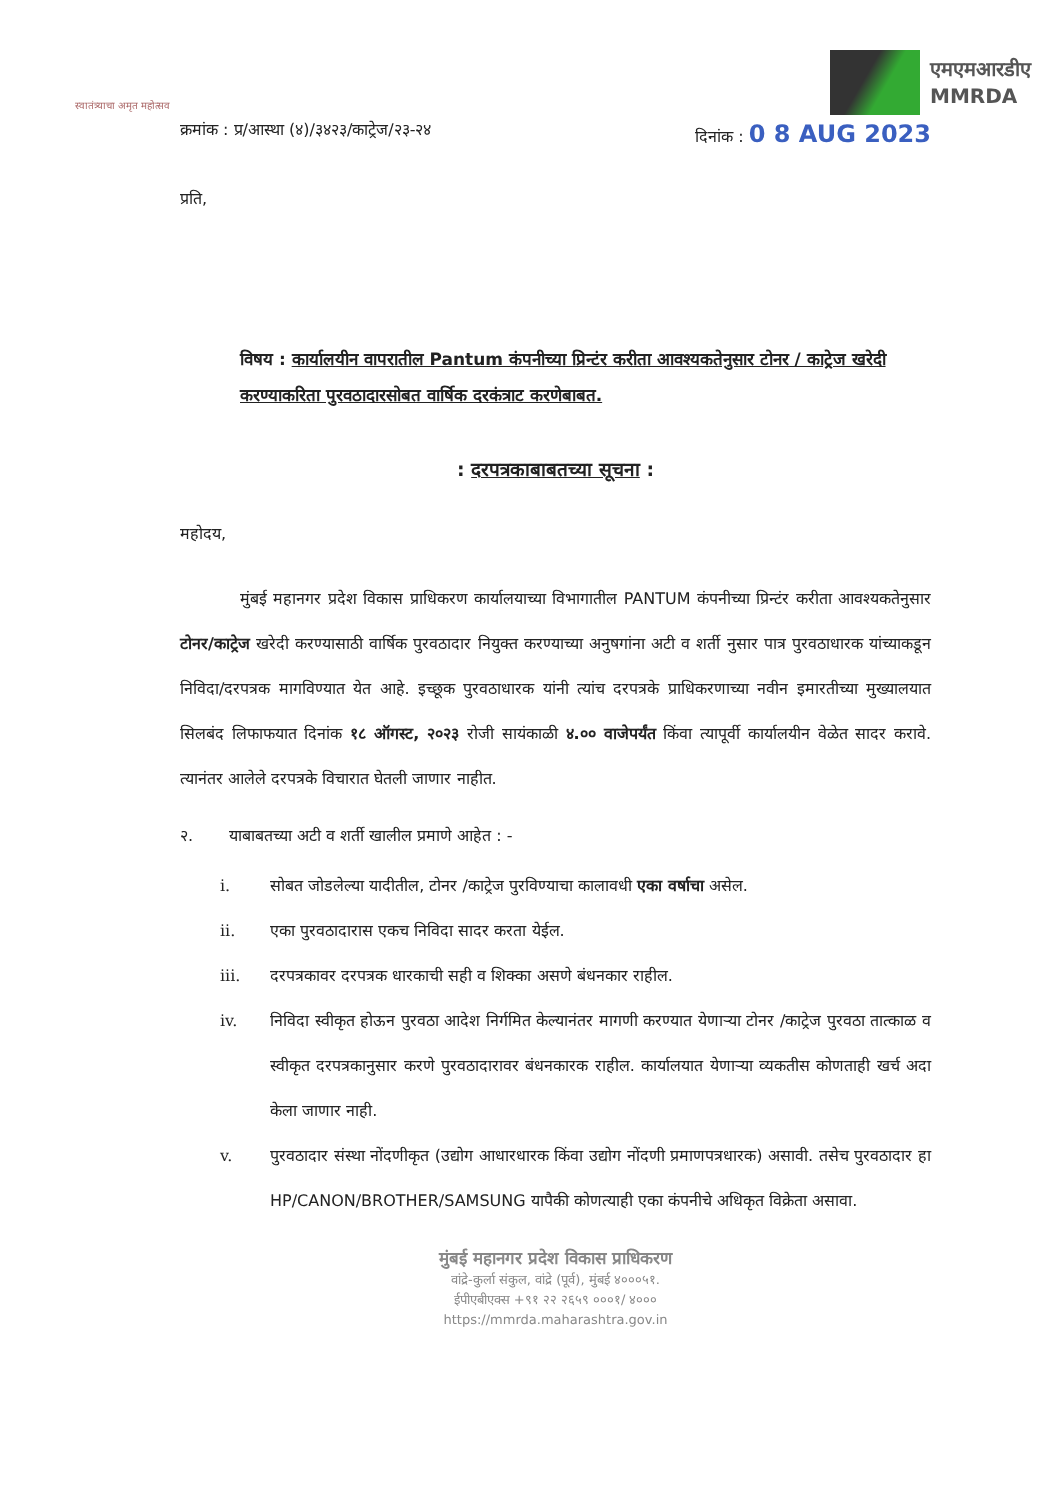स्वातंत्र्याचा अमृत महोत्सव
एमएमआरडीए
MMRDA
क्रमांक : प्र/आस्था (४)/३४२३/काट्रेज/२३-२४
दिनांक : 0 8 AUG 2023
प्रति,
विषय : कार्यालयीन वापरातील Pantum कंपनीच्या प्रिन्टंर करीता आवश्यकतेनुसार टोनर / काट्रेज खरेदी करण्याकरिता पुरवठादारसोबत वार्षिक दरकंत्राट करणेबाबत.
: दरपत्रकाबाबतच्या सूचना :
महोदय,
मुंबई महानगर प्रदेश विकास प्राधिकरण कार्यालयाच्या विभागातील PANTUM कंपनीच्या प्रिन्टंर करीता आवश्यकतेनुसार टोनर/काट्रेज खरेदी करण्यासाठी वार्षिक पुरवठादार नियुक्त करण्याच्या अनुषगांना अटी व शर्ती नुसार पात्र पुरवठाधारक यांच्याकडून निविदा/दरपत्रक मागविण्यात येत आहे. इच्छूक पुरवठाधारक यांनी त्यांच दरपत्रके प्राधिकरणाच्या नवीन इमारतीच्या मुख्यालयात सिलबंद लिफाफयात दिनांक १८ ऑगस्ट, २०२३ रोजी सायंकाळी ४.०० वाजेपर्यंत किंवा त्यापूर्वी कार्यालयीन वेळेत सादर करावे. त्यानंतर आलेले दरपत्रके विचारात घेतली जाणार नाहीत.
२. याबाबतच्या अटी व शर्ती खालील प्रमाणे आहेत : -
i. सोबत जोडलेल्या यादीतील, टोनर /काट्रेज पुरविण्याचा कालावधी एका वर्षाचा असेल.
ii. एका पुरवठादारास एकच निविदा सादर करता येईल.
iii. दरपत्रकावर दरपत्रक धारकाची सही व शिक्का असणे बंधनकार राहील.
iv. निविदा स्वीकृत होऊन पुरवठा आदेश निर्गमित केल्यानंतर मागणी करण्यात येणाऱ्या टोनर /काट्रेज पुरवठा तात्काळ व स्वीकृत दरपत्रकानुसार करणे पुरवठादारावर बंधनकारक राहील. कार्यालयात येणाऱ्या व्यकतीस कोणताही खर्च अदा केला जाणार नाही.
v. पुरवठादार संस्था नोंदणीकृत (उद्योग आधारधारक किंवा उद्योग नोंदणी प्रमाणपत्रधारक) असावी. तसेच पुरवठादार हा HP/CANON/BROTHER/SAMSUNG यापैकी कोणत्याही एका कंपनीचे अधिकृत विक्रेता असावा.
मुंबई महानगर प्रदेश विकास प्राधिकरण
वांद्रे-कुर्ला संकुल, वांद्रे (पूर्व), मुंबई ४०००५१.
ईपीएबीएक्स +९१ २२ २६५९ ०००१/ ४०००
https://mmrda.maharashtra.gov.in